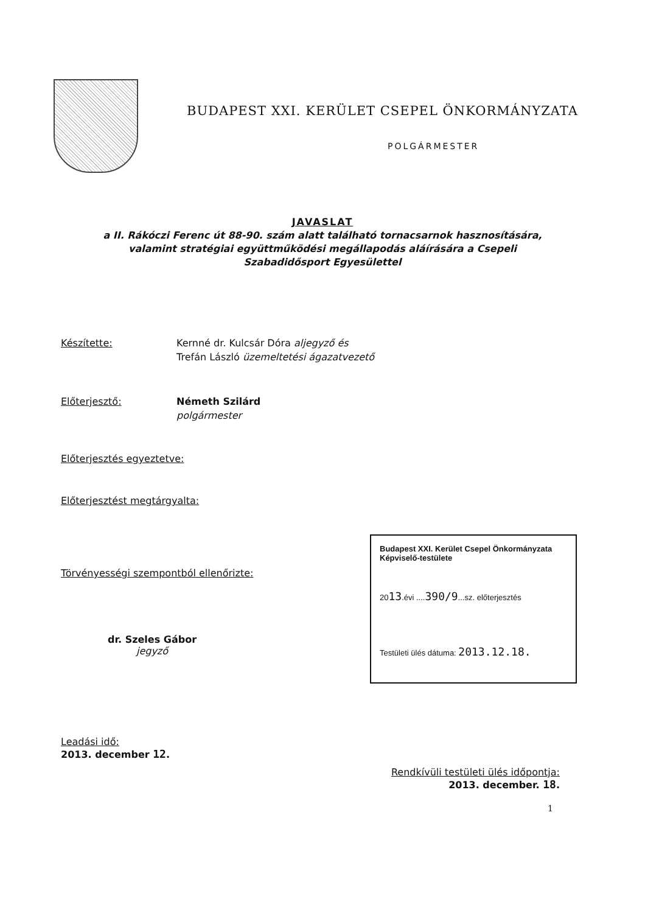BUDAPEST XXI. KERÜLET CSEPEL ÖNKORMÁNYZATA
POLGÁRMESTER
JAVASLAT
a II. Rákóczi Ferenc út 88-90. szám alatt található tornacsarnok hasznosítására,
valamint stratégiai együttműködési megállapodás aláírására a Csepeli
Szabadidősport Egyesülettel
Készítette: Kernné dr. Kulcsár Dóra aljegyző és
Trefán László üzemeltetési ágazatvezető
Előterjesztő: Németh Szilárd
polgármester
Előterjesztés egyeztetve:
Előterjesztést megtárgyalta:
Törvényességi szempontból ellenőrizte:
dr. Szeles Gábor
jegyző
Budapest XXI. Kerület Csepel Önkormányzata
Képviselő-testülete
2013.évi ....390/9...sz. előterjesztés
Testületi ülés dátuma: 2013.12.18.
Leadási idő:
2013. december 12.
Rendkívüli testületi ülés időpontja:
2013. december. 18.
1